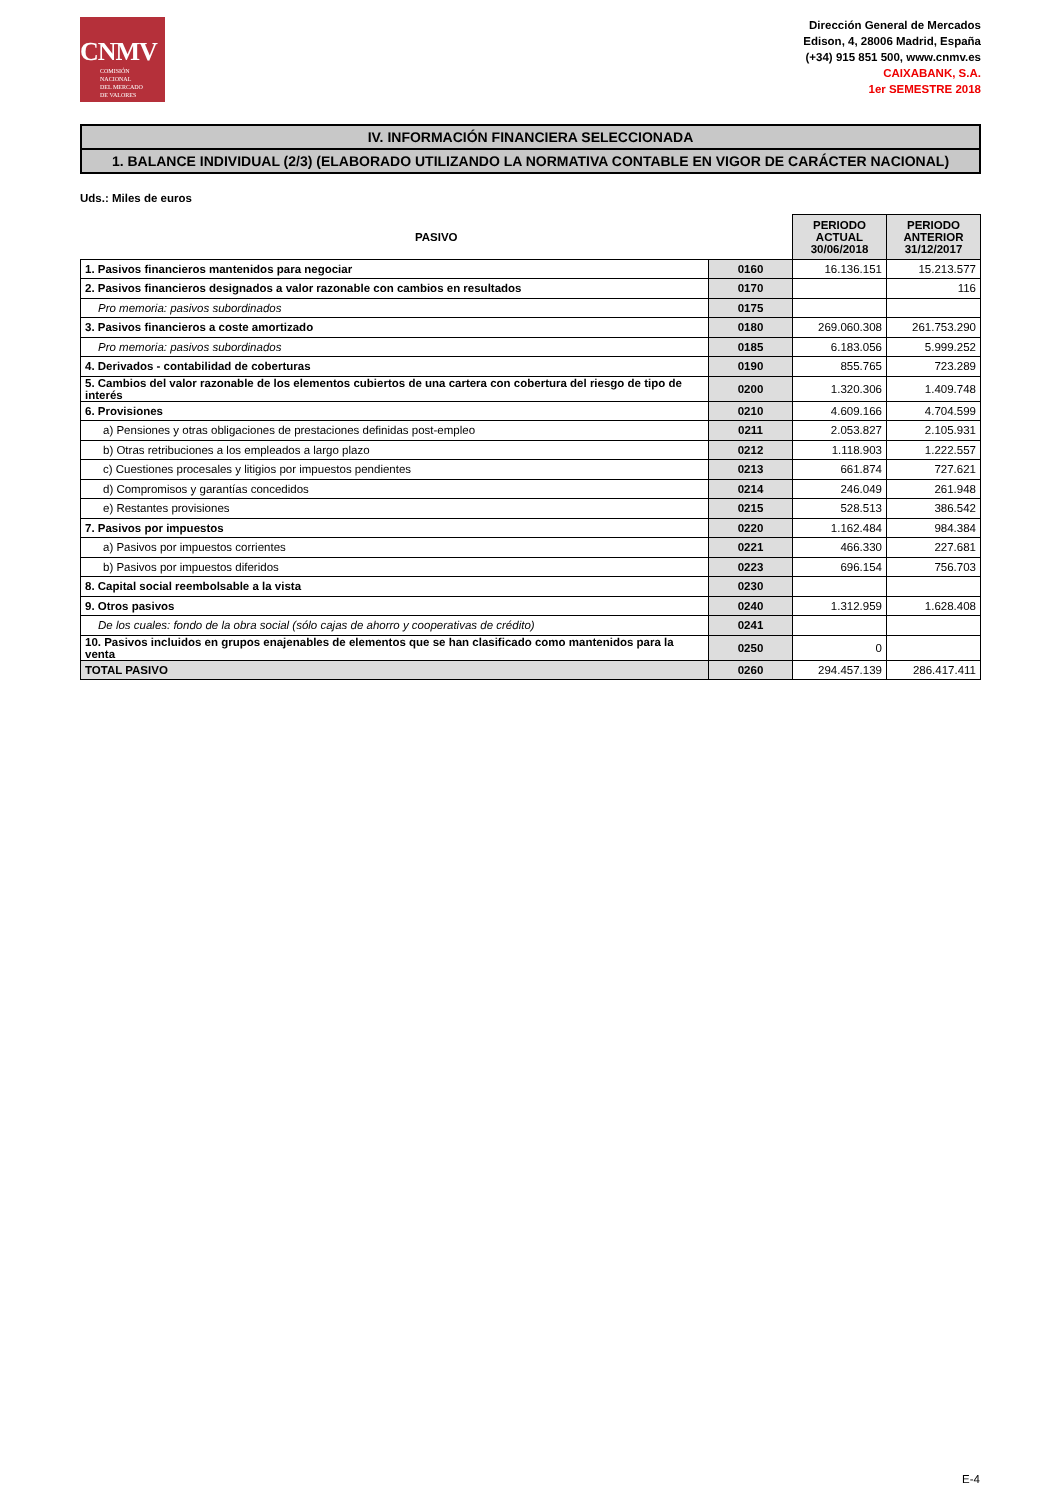CNMV
COMISIÓN
NACIONAL
DEL MERCADO
DE VALORES
Dirección General de Mercados
Edison, 4, 28006 Madrid, España
(+34) 915 851 500, www.cnmv.es
CAIXABANK, S.A.
1er SEMESTRE 2018
IV. INFORMACIÓN FINANCIERA SELECCIONADA
1. BALANCE INDIVIDUAL (2/3) (ELABORADO UTILIZANDO LA NORMATIVA CONTABLE EN VIGOR DE CARÁCTER NACIONAL)
Uds.: Miles de euros
| PASIVO | | PERIODO ACTUAL 30/06/2018 | PERIODO ANTERIOR 31/12/2017 |
| --- | --- | --- | --- |
| 1. Pasivos financieros mantenidos para negociar | 0160 | 16.136.151 | 15.213.577 |
| 2. Pasivos financieros designados a valor razonable con cambios en resultados | 0170 | | 116 |
| Pro memoria: pasivos subordinados | 0175 | | |
| 3. Pasivos financieros a coste amortizado | 0180 | 269.060.308 | 261.753.290 |
| Pro memoria: pasivos subordinados | 0185 | 6.183.056 | 5.999.252 |
| 4. Derivados - contabilidad de coberturas | 0190 | 855.765 | 723.289 |
| 5. Cambios del valor razonable de los elementos cubiertos de una cartera con cobertura del riesgo de tipo de interés | 0200 | 1.320.306 | 1.409.748 |
| 6. Provisiones | 0210 | 4.609.166 | 4.704.599 |
| a) Pensiones y otras obligaciones de prestaciones definidas post-empleo | 0211 | 2.053.827 | 2.105.931 |
| b) Otras retribuciones a los empleados a largo plazo | 0212 | 1.118.903 | 1.222.557 |
| c) Cuestiones procesales y litigios por impuestos pendientes | 0213 | 661.874 | 727.621 |
| d) Compromisos y garantías concedidos | 0214 | 246.049 | 261.948 |
| e) Restantes provisiones | 0215 | 528.513 | 386.542 |
| 7. Pasivos por impuestos | 0220 | 1.162.484 | 984.384 |
| a) Pasivos por impuestos corrientes | 0221 | 466.330 | 227.681 |
| b) Pasivos por impuestos diferidos | 0223 | 696.154 | 756.703 |
| 8. Capital social reembolsable a la vista | 0230 | | |
| 9. Otros pasivos | 0240 | 1.312.959 | 1.628.408 |
| De los cuales: fondo de la obra social (sólo cajas de ahorro y cooperativas de crédito) | 0241 | | |
| 10. Pasivos incluidos en grupos enajenables de elementos que se han clasificado como mantenidos para la venta | 0250 | 0 | |
| TOTAL PASIVO | 0260 | 294.457.139 | 286.417.411 |
E-4